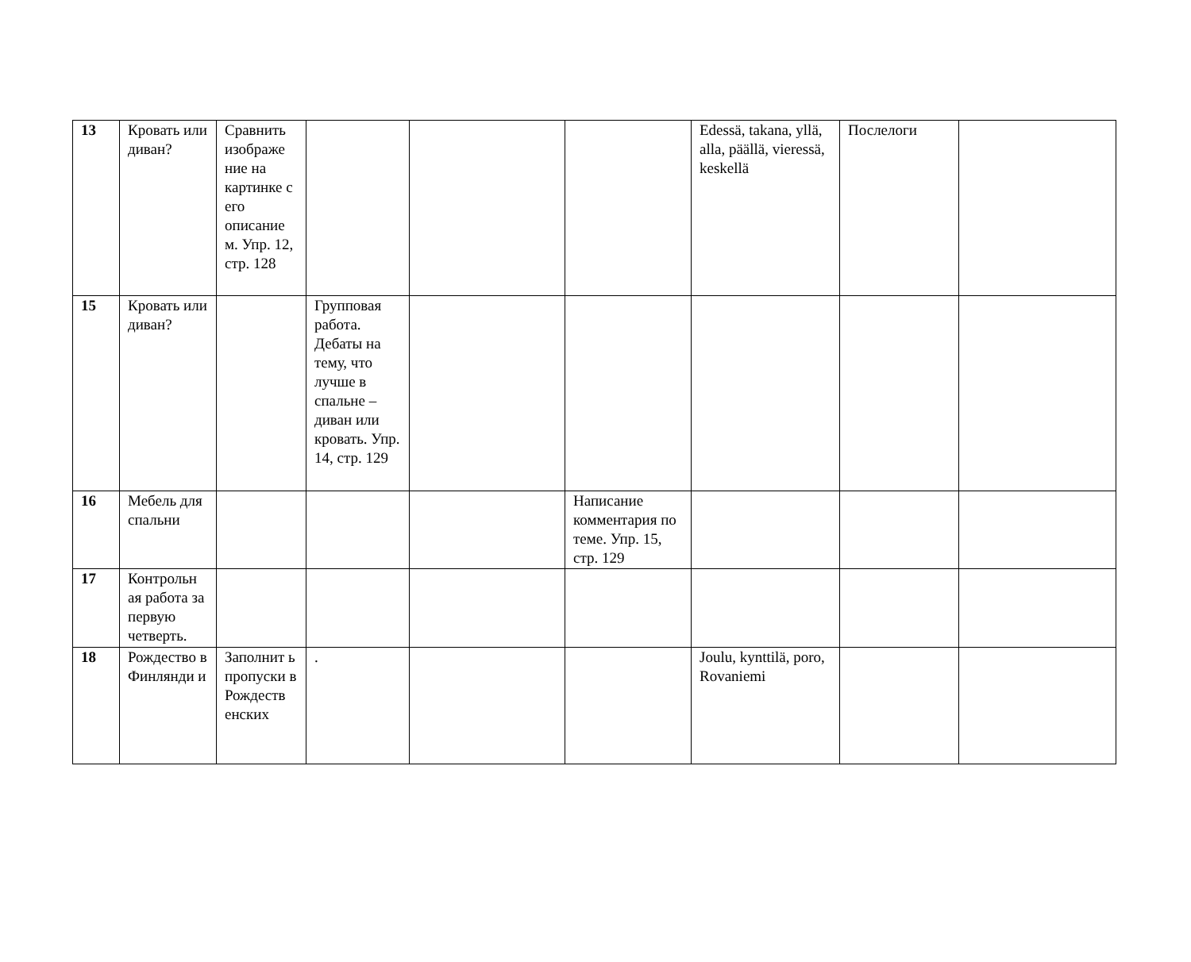| 13 | Кровать или диван? | Сравнить изображе ние на картинке с его описание м. Упр. 12, стр. 128 | | | | Edessä, takana, yllä, alla, päällä, vieressä, keskellä | Послелоги | |
| 15 | Кровать или диван? | | Групповая работа. Дебаты на тему, что лучше в спальне – диван или кровать. Упр. 14, стр. 129 | | | | | |
| 16 | Мебель для спальни | | | | Написание комментария по теме. Упр. 15, стр. 129 | | | |
| 17 | Контрольн ая работа за первую четверть. | | | | | | | |
| 18 | Рождество в Финлянди и | Заполнит ь пропуски в Рождеств енских | . | | | Joulu, kynttilä, poro, Rovaniemi | | |